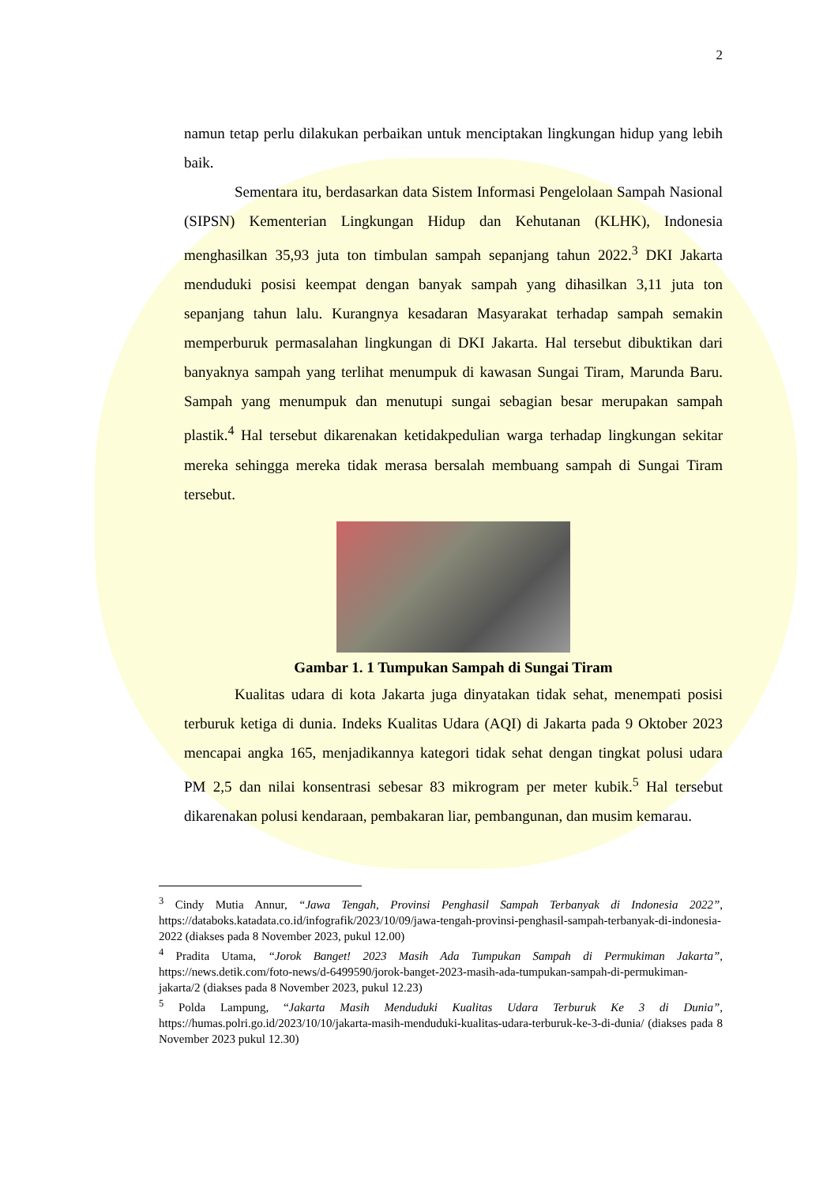2
namun tetap perlu dilakukan perbaikan untuk menciptakan lingkungan hidup yang lebih baik.
Sementara itu, berdasarkan data Sistem Informasi Pengelolaan Sampah Nasional (SIPSN) Kementerian Lingkungan Hidup dan Kehutanan (KLHK), Indonesia menghasilkan 35,93 juta ton timbulan sampah sepanjang tahun 2022.<sup>3</sup> DKI Jakarta menduduki posisi keempat dengan banyak sampah yang dihasilkan 3,11 juta ton sepanjang tahun lalu. Kurangnya kesadaran Masyarakat terhadap sampah semakin memperburuk permasalahan lingkungan di DKI Jakarta. Hal tersebut dibuktikan dari banyaknya sampah yang terlihat menumpuk di kawasan Sungai Tiram, Marunda Baru. Sampah yang menumpuk dan menutupi sungai sebagian besar merupakan sampah plastik.<sup>4</sup> Hal tersebut dikarenakan ketidakpedulian warga terhadap lingkungan sekitar mereka sehingga mereka tidak merasa bersalah membuang sampah di Sungai Tiram tersebut.
Gambar 1. 1 Tumpukan Sampah di Sungai Tiram
Kualitas udara di kota Jakarta juga dinyatakan tidak sehat, menempati posisi terburuk ketiga di dunia. Indeks Kualitas Udara (AQI) di Jakarta pada 9 Oktober 2023 mencapai angka 165, menjadikannya kategori tidak sehat dengan tingkat polusi udara PM 2,5 dan nilai konsentrasi sebesar 83 mikrogram per meter kubik.<sup>5</sup> Hal tersebut dikarenakan polusi kendaraan, pembakaran liar, pembangunan, dan musim kemarau.
<sup>3</sup> Cindy Mutia Annur, “Jawa Tengah, Provinsi Penghasil Sampah Terbanyak di Indonesia 2022”, https://databoks.katadata.co.id/infografik/2023/10/09/jawa-tengah-provinsi-penghasil-sampah-terbanyak-di-indonesia-2022 (diakses pada 8 November 2023, pukul 12.00)
<sup>4</sup> Pradita Utama, “Jorok Banget! 2023 Masih Ada Tumpukan Sampah di Permukiman Jakarta”, https://news.detik.com/foto-news/d-6499590/jorok-banget-2023-masih-ada-tumpukan-sampah-di-permukiman-jakarta/2 (diakses pada 8 November 2023, pukul 12.23)
<sup>5</sup> Polda Lampung, “Jakarta Masih Menduduki Kualitas Udara Terburuk Ke 3 di Dunia”, https://humas.polri.go.id/2023/10/10/jakarta-masih-menduduki-kualitas-udara-terburuk-ke-3-di-dunia/ (diakses pada 8 November 2023 pukul 12.30)